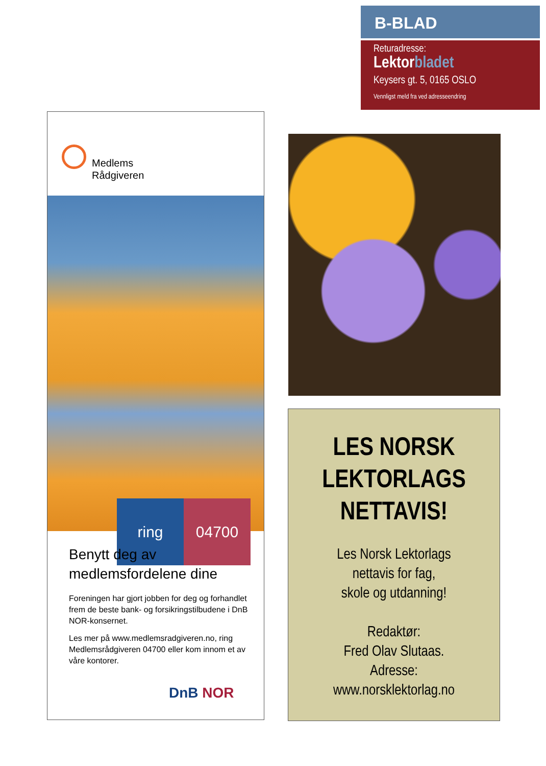B-BLAD
Returadresse:
Lektorbladet
Keysers gt. 5, 0165 OSLO
Vennligst meld fra ved adresseendring
Medlems
Rådgiveren
ring 04700
Benytt deg av medlemsfordelene dine
Foreningen har gjort jobben for deg og forhandlet frem de beste bank- og forsikringstilbudene i DnB NOR-konsernet.
Les mer på www.medlemsradgiveren.no, ring Medlemsrådgiveren 04700 eller kom innom et av våre kontorer.
DnB NOR
LES NORSK
LEKTORLAGS
NETTAVIS!
Les Norsk Lektorlags
nettavis for fag,
skole og utdanning!
Redaktør:
Fred Olav Slutaas.
Adresse:
www.norsklektorlag.no